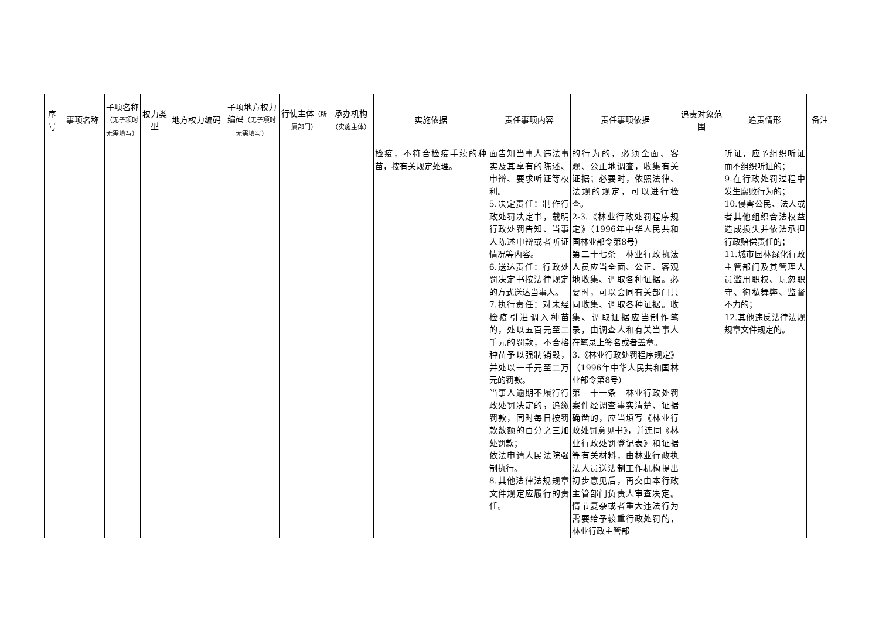| 序号 | 事项名称 | 子项名称 （无子项时无需填写） | 权力类型 | 地方权力编码 | 子项地方权力编码 （无子项时无需填写） | 行使主体 （所属部门） | 承办机构 （实施主体） | 实施依据 | 责任事项内容 | 责任事项依据 | 追责对象范围 | 追责情形 | 备注 |
| --- | --- | --- | --- | --- | --- | --- | --- | --- | --- | --- | --- | --- | --- |
| | | | | | | | | 检疫，不符合检疫手续的种苗，按有关规定处理。 | 面告知当事人违法事实及其享有的陈述、申辩、要求听证等权利。 5.决定责任：制作行政处罚决定书，载明行政处罚告知、当事人陈述申辩或者听证情况等内容。 6.送达责任：行政处罚决定书按法律规定的方式送达当事人。 7.执行责任：对未经检疫引进调入种苗的，处以五百元至二千元的罚款，不合格种苗予以强制销毁，并处以一千元至二万元的罚款。 当事人逾期不履行行政处罚决定的，追缴罚款，同时每日按罚款数额的百分之三加处罚款； 依法申请人民法院强制执行。 8.其他法律法规规章文件规定应履行的责任。 | 的行为的，必须全面、客观、公正地调查，收集有关证据；必要时，依照法律、法规的规定，可以进行检查。 2-3.《林业行政处罚程序规定》（1996年中华人民共和国林业部令第8号） 第二十七条 林业行政执法人员应当全面、公正、客观地收集、调取各种证据。必要时，可以会同有关部门共同收集、调取各种证据。收集、调取证据应当制作笔录，由调查人和有关当事人在笔录上签名或者盖章。 3.《林业行政处罚程序规定》（1996年中华人民共和国林业部令第8号） 第三十一条 林业行政处罚案件经调查事实清楚、证据确凿的，应当填写《林业行政处罚意见书》，并连同《林业行政处罚登记表》和证据等有关材料，由林业行政执法人员送法制工作机构提出初步意见后，再交由本行政主管部门负责人审查决定。情节复杂或者重大违法行为需要给予较重行政处罚的，林业行政主管部 | | 听证，应予组织听证而不组织听证的； 9.在行政处罚过程中发生腐败行为的； 10.侵害公民、法人或者其他组织合法权益造成损失并依法承担行政赔偿责任的； 11.城市园林绿化行政主管部门及其管理人员滥用职权、玩忽职守、徇私舞弊、监督不力的； 12.其他违反法律法规规章文件规定的。 | |